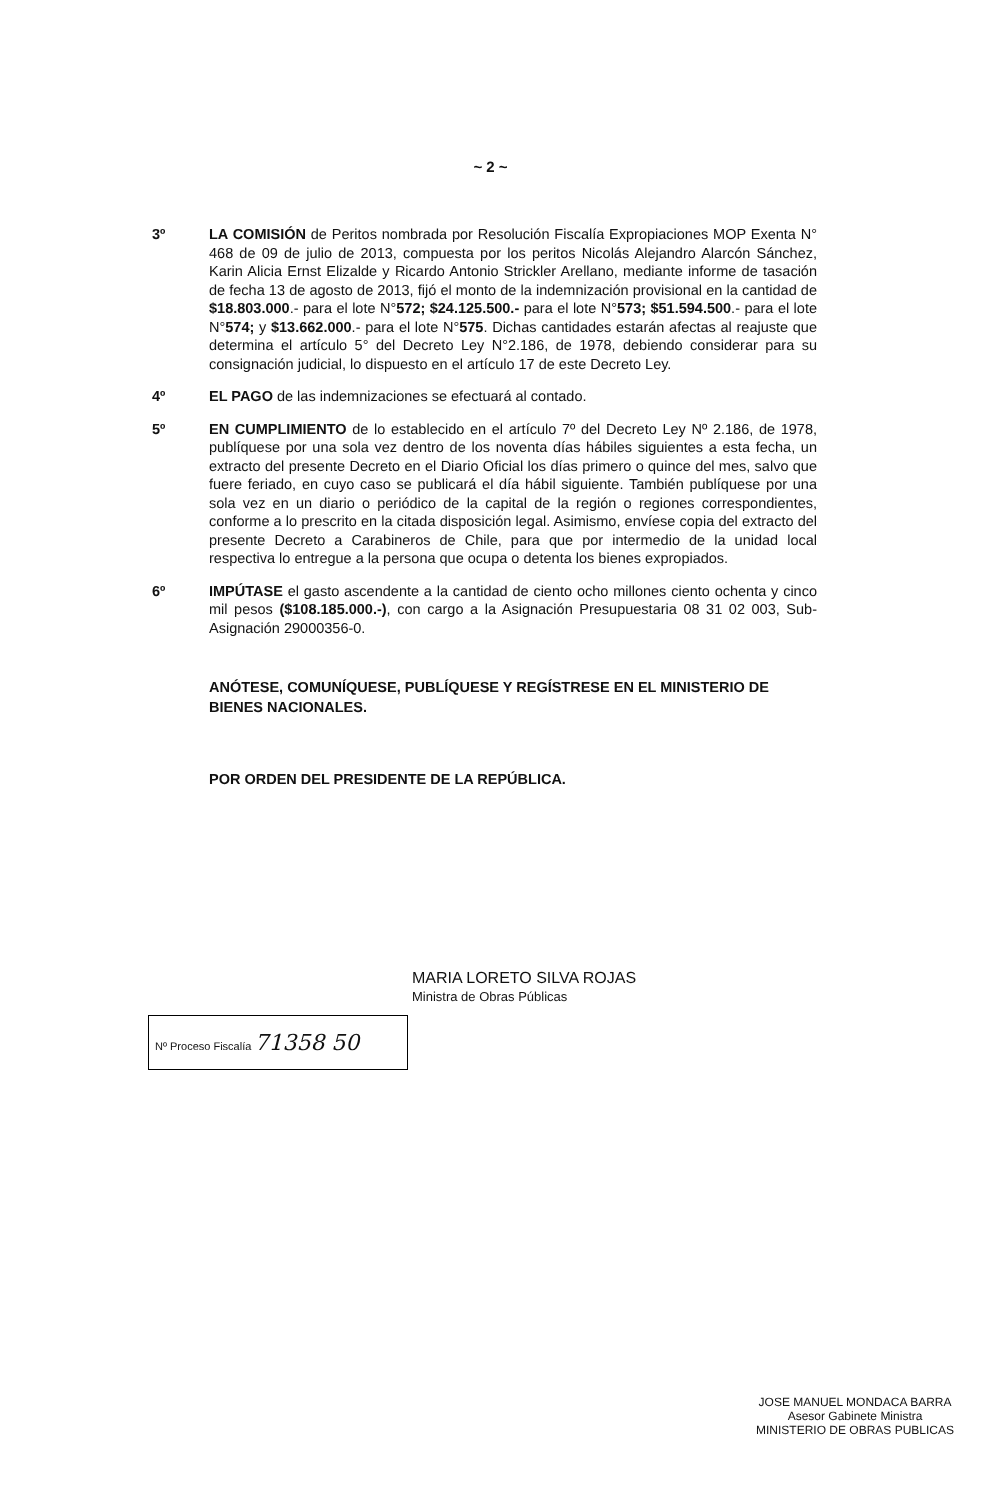~ 2 ~
3º LA COMISIÓN de Peritos nombrada por Resolución Fiscalía Expropiaciones MOP Exenta N° 468 de 09 de julio de 2013, compuesta por los peritos Nicolás Alejandro Alarcón Sánchez, Karin Alicia Ernst Elizalde y Ricardo Antonio Strickler Arellano, mediante informe de tasación de fecha 13 de agosto de 2013, fijó el monto de la indemnización provisional en la cantidad de $18.803.000.- para el lote N°572; $24.125.500.- para el lote N°573; $51.594.500.- para el lote N°574; y $13.662.000.- para el lote N°575. Dichas cantidades estarán afectas al reajuste que determina el artículo 5° del Decreto Ley N°2.186, de 1978, debiendo considerar para su consignación judicial, lo dispuesto en el artículo 17 de este Decreto Ley.
4º EL PAGO de las indemnizaciones se efectuará al contado.
5º EN CUMPLIMIENTO de lo establecido en el artículo 7º del Decreto Ley Nº 2.186, de 1978, publíquese por una sola vez dentro de los noventa días hábiles siguientes a esta fecha, un extracto del presente Decreto en el Diario Oficial los días primero o quince del mes, salvo que fuere feriado, en cuyo caso se publicará el día hábil siguiente. También publíquese por una sola vez en un diario o periódico de la capital de la región o regiones correspondientes, conforme a lo prescrito en la citada disposición legal. Asimismo, envíese copia del extracto del presente Decreto a Carabineros de Chile, para que por intermedio de la unidad local respectiva lo entregue a la persona que ocupa o detenta los bienes expropiados.
6º IMPÚTASE el gasto ascendente a la cantidad de ciento ocho millones ciento ochenta y cinco mil pesos ($108.185.000.-), con cargo a la Asignación Presupuestaria 08 31 02 003, Sub-Asignación 29000356-0.
ANÓTESE, COMUNÍQUESE, PUBLÍQUESE Y REGÍSTRESE EN EL MINISTERIO DE BIENES NACIONALES.
POR ORDEN DEL PRESIDENTE DE LA REPÚBLICA.
MARIA LORETO SILVA ROJAS
Ministra de Obras Públicas
Nº Proceso Fiscalía 71358 50
JOSE MANUEL MONDACA BARRA
Asesor Gabinete Ministra
MINISTERIO DE OBRAS PUBLICAS